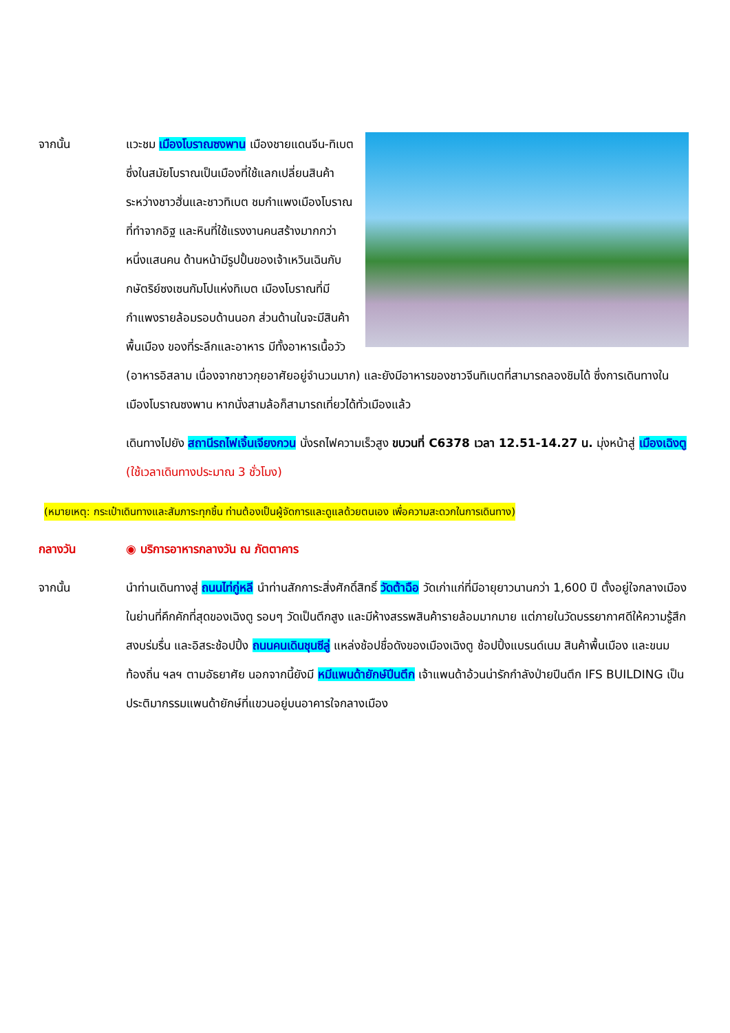จากนั้น แวะชม เมืองโบราณซงพาน เมืองชายแดนจีน-ทิเบต ซึ่งในสมัยโบราณเป็นเมืองที่ใช้แลกเปลี่ยนสินค้าระหว่างชาวฮั่นและชาวทิเบต ชมกำแพงเมืองโบราณที่ทำจากอิฐ และหินที่ใช้แรงงานคนสร้างมากกว่าหนึ่งแสนคน ด้านหน้ามีรูปปั้นของเจ้าเหวินเฉินกับกษัตริย์ซงเซนกัมโปแห่งทิเบต เมืองโบราณที่มีกำแพงรายล้อมรอบด้านนอก ส่วนด้านในจะมีสินค้าพื้นเมือง ของที่ระลึกและอาหาร มีทั้งอาหารเนื้อวัว (อาหารอิสลาม เนื่องจากชาวกุยอาศัยอยู่จำนวนมาก) และยังมีอาหารของชาวจีนทิเบตที่สามารถลองชิมได้ ซึ่งการเดินทางในเมืองโบราณซงพาน หากนั่งสามล้อก็สามารถเที่ยวได้ทั่วเมืองแล้ว
เดินทางไปยัง สถานีรถไฟเจิ้นเจียงกวน นั่งรถไฟความเร็วสูง ขบวนที่ C6378 เวลา 12.51-14.27 น. มุ่งหน้าสู่ เมืองเฉิงตู (ใช้เวลาเดินทางประมาณ 3 ชั่วโมง)
(หมายเหตุ: กระเป๋าเดินทางและสัมภาระทุกชิ้น ท่านต้องเป็นผู้จัดการและดูแลด้วยตนเอง เพื่อความสะดวกในการเดินทาง)
กลางวัน ◉ บริการอาหารกลางวัน ณ ภัตตาคาร
จากนั้น นำท่านเดินทางสู่ ถนนไท่กู่หลี นำท่านสักการะสิ่งศักดิ์สิทธิ์ วัดต้าฉือ วัดเก่าแก่ที่มีอายุยาวนานกว่า 1,600 ปี ตั้งอยู่ใจกลางเมืองในย่านที่คึกคักที่สุดของเฉิงตู รอบๆ วัดเป็นตึกสูง และมีห้างสรรพสินค้ารายล้อมมากมาย แต่ภายในวัดบรรยากาศดีให้ความรู้สึกสงบร่มรื่น และอิสระช้อปปิ้ง ถนนคนเดินชุนซีลู่ แหล่งช้อปชื่อดังของเมืองเฉิงตู ช้อปปิ้งแบรนด์เนม สินค้าพื้นเมือง และขนมท้องถิ่น ฯลฯ ตามอัธยาศัย นอกจากนี้ยังมี หมีแพนด้ายักษ์ปีนตึก เจ้าแพนด้าอ้วนน่ารักกำลังป่ายปีนตึก IFS BUILDING เป็นประติมากรรมแพนด้ายักษ์ที่แขวนอยู่บนอาคารใจกลางเมือง